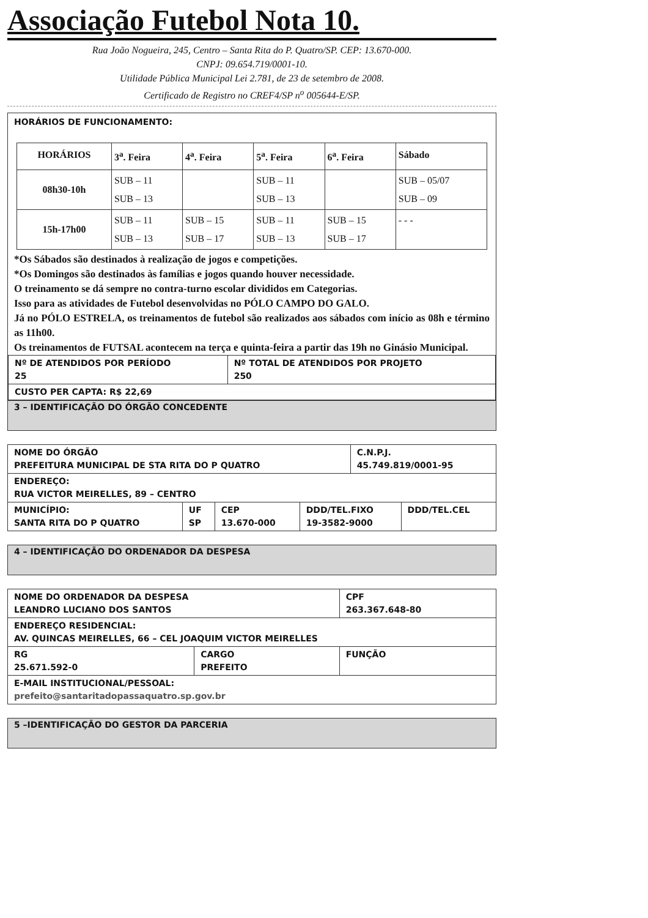Associação Futebol Nota 10.
Rua João Nogueira, 245, Centro – Santa Rita do P. Quatro/SP. CEP: 13.670-000.
CNPJ: 09.654.719/0001-10.
Utilidade Pública Municipal Lei 2.781, de 23 de setembro de 2008.
Certificado de Registro no CREF4/SP n<sup>o</sup> 005644-E/SP.
HORÁRIOS DE FUNCIONAMENTO:
| HORÁRIOS | 3<sup>a</sup>. Feira | 4<sup>a</sup>. Feira | 5<sup>a</sup>. Feira | 6<sup>a</sup>. Feira | Sábado |
| --- | --- | --- | --- | --- | --- |
| 08h30-10h | SUB – 11 SUB – 13 | | SUB – 11 SUB – 13 | | SUB – 05/07 SUB – 09 |
| 15h-17h00 | SUB – 11 SUB – 13 | SUB – 15 SUB – 17 | SUB – 11 SUB – 13 | SUB – 15 SUB – 17 | - - - |
*Os Sábados são destinados à realização de jogos e competições.
*Os Domingos são destinados às famílias e jogos quando houver necessidade.
O treinamento se dá sempre no contra-turno escolar divididos em Categorias.
Isso para as atividades de Futebol desenvolvidas no PÓLO CAMPO DO GALO.
Já no PÓLO ESTRELA, os treinamentos de futebol são realizados aos sábados com início as 08h e término as 11h00.
Os treinamentos de FUTSAL acontecem na terça e quinta-feira a partir das 19h no Ginásio Municipal.
| Nº DE ATENDIDOS POR PERÍODO 25 | Nº TOTAL DE ATENDIDOS POR PROJETO 250 |
| CUSTO PER CAPTA: R$ 22,69 | |
3 – IDENTIFICAÇÃO DO ÓRGÃO CONCEDENTE
| NOME DO ÓRGÃO PREFEITURA MUNICIPAL DE STA RITA DO P QUATRO | | | | C.N.P.J. 45.749.819/0001-95 | |
| ENDEREÇO: RUA VICTOR MEIRELLES, 89 – CENTRO | | | | | |
| MUNICÍPIO: SANTA RITA DO P QUATRO | UF SP | CEP 13.670-000 | DDD/TEL.FIXO 19-3582-9000 | | DDD/TEL.CEL |
4 – IDENTIFICAÇÃO DO ORDENADOR DA DESPESA
| NOME DO ORDENADOR DA DESPESA LEANDRO LUCIANO DOS SANTOS | | | CPF 263.367.648-80 |
| ENDEREÇO RESIDENCIAL: AV. QUINCAS MEIRELLES, 66 – CEL JOAQUIM VICTOR MEIRELLES | | | |
| RG 25.671.592-0 | CARGO PREFEITO | FUNÇÃO | |
| E-MAIL INSTITUCIONAL/PESSOAL: prefeito@santaritadopassaquatro.sp.gov.br | | | |
5 –IDENTIFICAÇÃO DO GESTOR DA PARCERIA